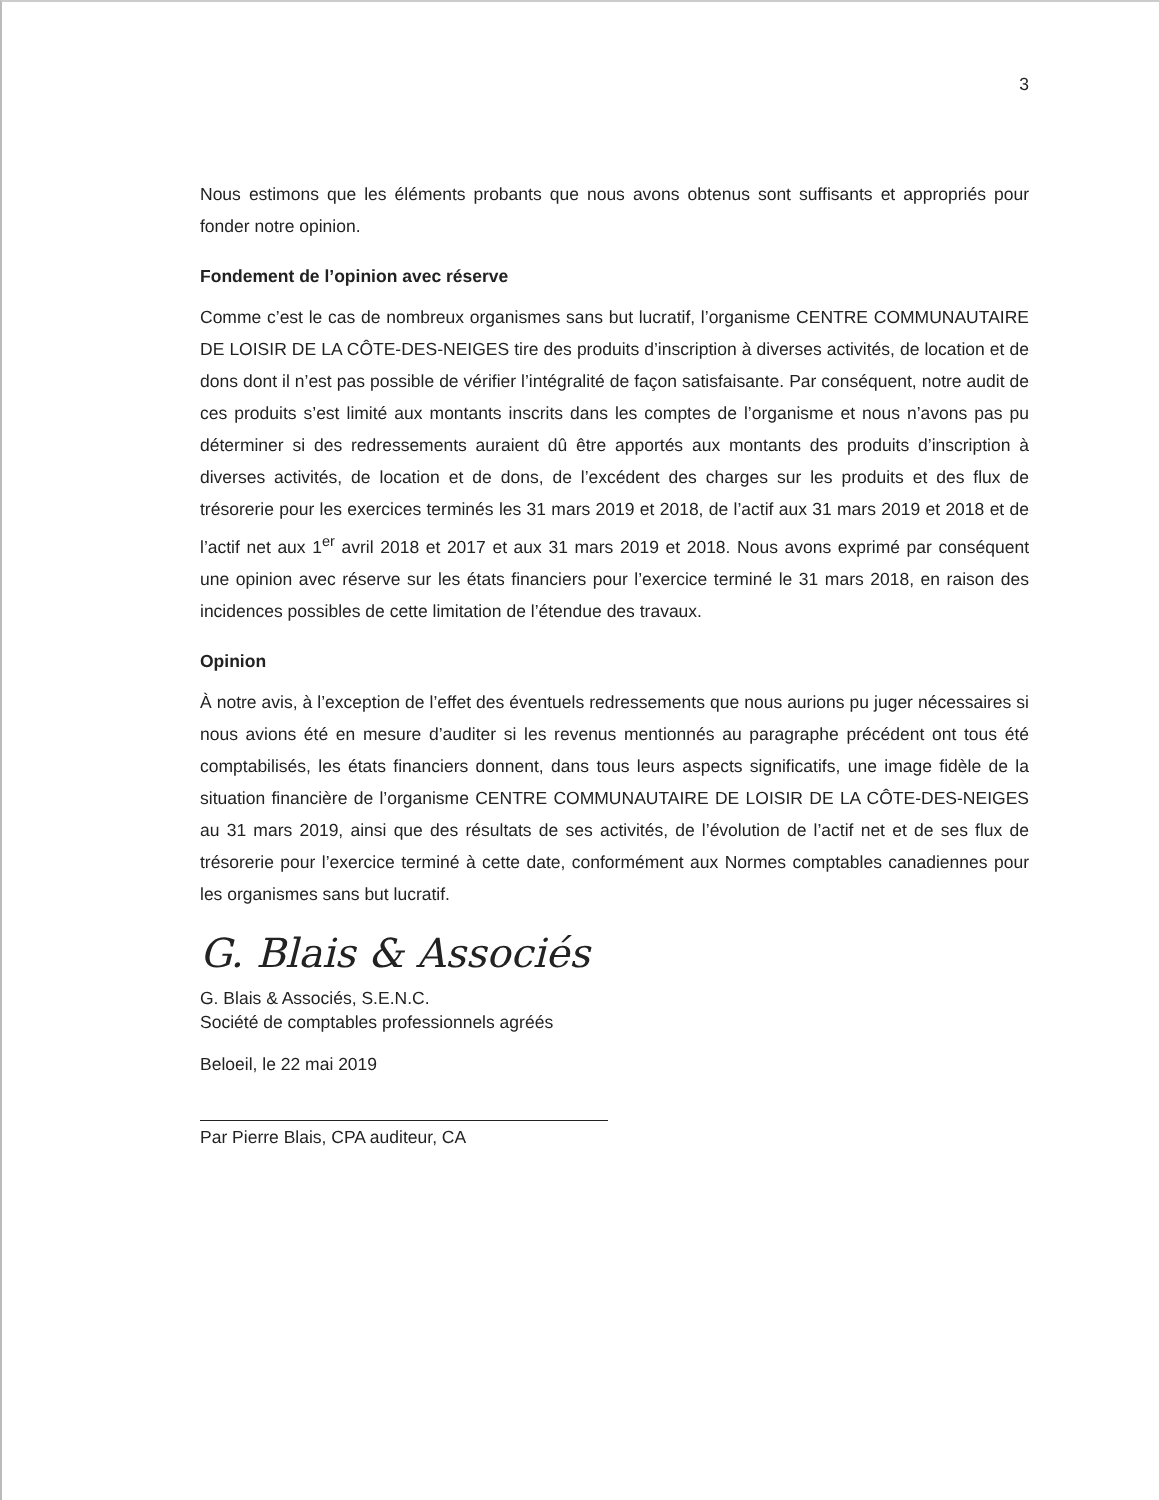3
Nous estimons que les éléments probants que nous avons obtenus sont suffisants et appropriés pour fonder notre opinion.
Fondement de l’opinion avec réserve
Comme c’est le cas de nombreux organismes sans but lucratif, l’organisme CENTRE COMMUNAUTAIRE DE LOISIR DE LA CÔTE-DES-NEIGES tire des produits d’inscription à diverses activités, de location et de dons dont il n’est pas possible de vérifier l’intégralité de façon satisfaisante. Par conséquent, notre audit de ces produits s’est limité aux montants inscrits dans les comptes de l’organisme et nous n’avons pas pu déterminer si des redressements auraient dû être apportés aux montants des produits d’inscription à diverses activités, de location et de dons, de l’excédent des charges sur les produits et des flux de trésorerie pour les exercices terminés les 31 mars 2019 et 2018, de l’actif aux 31 mars 2019 et 2018 et de l’actif net aux 1<sup>er</sup> avril 2018 et 2017 et aux 31 mars 2019 et 2018. Nous avons exprimé par conséquent une opinion avec réserve sur les états financiers pour l’exercice terminé le 31 mars 2018, en raison des incidences possibles de cette limitation de l’étendue des travaux.
Opinion
À notre avis, à l’exception de l’effet des éventuels redressements que nous aurions pu juger nécessaires si nous avions été en mesure d’auditer si les revenus mentionnés au paragraphe précédent ont tous été comptabilisés, les états financiers donnent, dans tous leurs aspects significatifs, une image fidèle de la situation financière de l’organisme CENTRE COMMUNAUTAIRE DE LOISIR DE LA CÔTE-DES-NEIGES au 31 mars 2019, ainsi que des résultats de ses activités, de l’évolution de l’actif net et de ses flux de trésorerie pour l’exercice terminé à cette date, conformément aux Normes comptables canadiennes pour les organismes sans but lucratif.
G. Blais & Associés
G. Blais & Associés, S.E.N.C.
Société de comptables professionnels agréés
Beloeil, le 22 mai 2019
Par Pierre Blais, CPA auditeur, CA